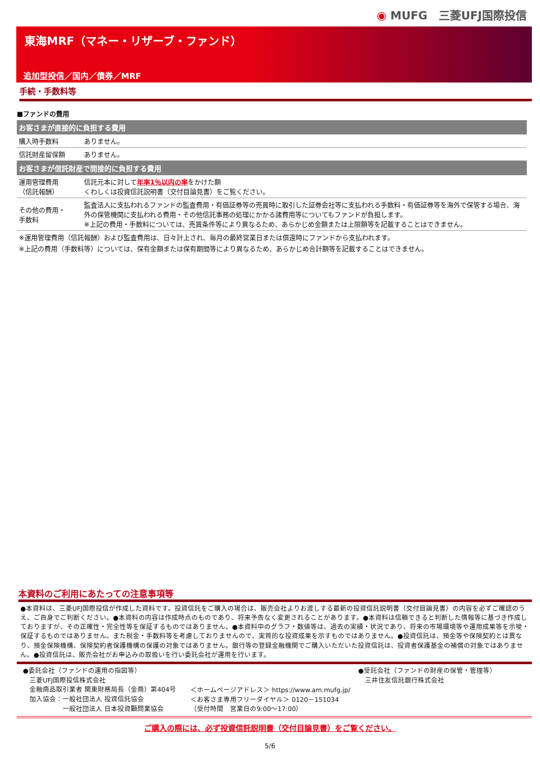◉ MUFG　三菱UFJ国際投信
東海MRF（マネー・リザーブ・ファンド）
追加型投信／国内／債券／MRF
手続・手数料等
■ファンドの費用
| お客さまが直接的に負担する費用 | |
| --- | --- |
| 購入時手数料 | ありません。 |
| 信託財産留保額 | ありません。 |
| お客さまが信託財産で間接的に負担する費用 | |
| 運用管理費用 （信託報酬） | 信託元本に対して 年率1％以内の率 をかけた額 くわしくは投資信託説明書（交付目論見書）をご覧ください。 |
| その他の費用・ 手数料 | 監査法人に支払われるファンドの監査費用・有価証券等の売買時に取引した証券会社等に支払われる手数料・有価証券等を海外で保管する場合、海外の保管機関に支払われる費用・その他信託事務の処理にかかる諸費用等についてもファンドが負担します。 ※上記の費用・手数料については、売買条件等により異なるため、あらかじめ金額または上限額等を記載することはできません。 |
※運用管理費用（信託報酬）および監査費用は、日々計上され、毎月の最終営業日または償還時にファンドから支払われます。
※上記の費用（手数料等）については、保有金額または保有期間等により異なるため、あらかじめ合計額等を記載することはできません。
本資料のご利用にあたっての注意事項等
●本資料は、三菱UFJ国際投信が作成した資料です。投資信託をご購入の場合は、販売会社よりお渡しする最新の投資信託説明書（交付目論見書）の内容を必ずご確認のうえ、ご自身でご判断ください。●本資料の内容は作成時点のものであり、将来予告なく変更されることがあります。●本資料は信頼できると判断した情報等に基づき作成しておりますが、その正確性・完全性等を保証するものではありません。●本資料中のグラフ・数値等は、過去の実績・状況であり、将来の市場環境等や運用成果等を示唆・保証するものではありません。また税金・手数料等を考慮しておりませんので、実質的な投資成果を示すものではありません。●投資信託は、預金等や保険契約とは異なり、預金保険機構、保険契約者保護機構の保護の対象ではありません。銀行等の登録金融機関でご購入いただいた投資信託は、投資者保護基金の補償の対象ではありません。●投資信託は、販売会社がお申込みの取扱いを行い委託会社が運用を行います。
●委託会社（ファンドの運用の指図等）
　三菱UFJ国際投信株式会社
　金融商品取引業者 関東財務局長（金商）第404号
　加入協会：一般社団法人 投資信託協会
　　　　　　一般社団法人 日本投資顧問業協会
＜ホームページアドレス＞ https://www.am.mufg.jp/
＜お客さま専用フリーダイヤル＞ 0120－151034
（受付時間　営業日の9:00～17:00）
●受託会社（ファンドの財産の保管・管理等）
　三井住友信託銀行株式会社
ご購入の際には、必ず投資信託説明書（交付目論見書）をご覧ください。
5/6